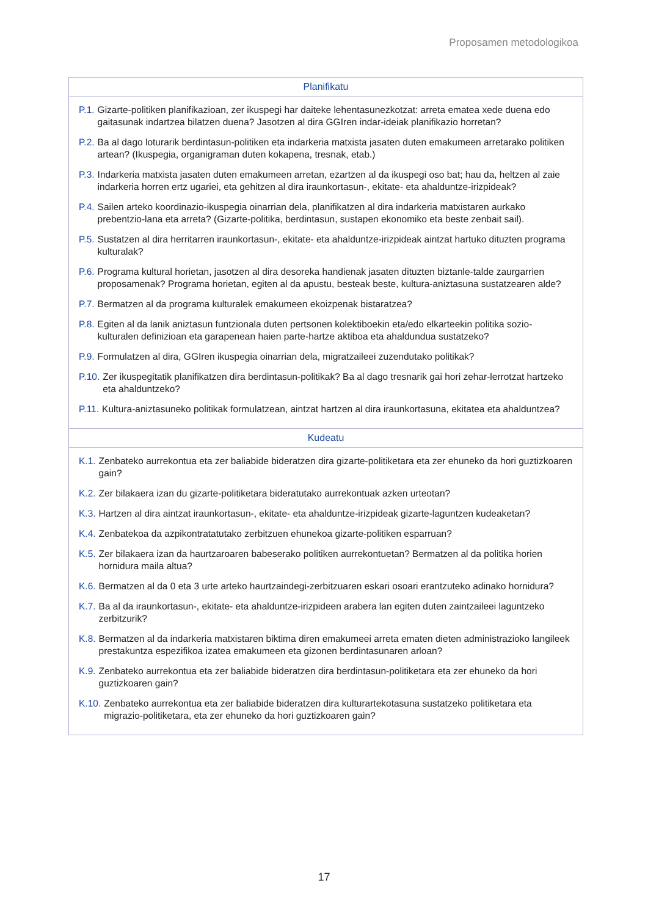Proposamen metodologikoa
| Planifikatu |
| --- |
| P.1. Gizarte-politiken planifikazioan, zer ikuspegi har daiteke lehentasunezkotzat: arreta ematea xede duena edo gaitasunak indartzea bilatzen duena? Jasotzen al dira GGIren indar-ideiak planifikazio horretan? P.2. Ba al dago loturarik berdintasun-politiken eta indarkeria matxista jasaten duten emakumeen arretarako politiken artean? (Ikuspegia, organigraman duten kokapena, tresnak, etab.) P.3. Indarkeria matxista jasaten duten emakumeen arretan, ezartzen al da ikuspegi oso bat; hau da, heltzen al zaie indarkeria horren ertz ugariei, eta gehitzen al dira iraunkortasun-, ekitate- eta ahalduntze-irizpideak? P.4. Sailen arteko koordinazio-ikuspegia oinarrian dela, planifikatzen al dira indarkeria matxistaren aurkako prebentzio-lana eta arreta? (Gizarte-politika, berdintasun, sustapen ekonomiko eta beste zenbait sail). P.5. Sustatzen al dira herritarren iraunkortasun-, ekitate- eta ahalduntze-irizpideak aintzat hartuko dituzten programa kulturalak? P.6. Programa kultural horietan, jasotzen al dira desoreka handienak jasaten dituzten biztanle-talde zaurgarrien proposamenak? Programa horietan, egiten al da apustu, besteak beste, kultura-aniztasuna sustatzearen alde? P.7. Bermatzen al da programa kulturalek emakumeen ekoizpenak bistaratzea? P.8. Egiten al da lanik aniztasun funtzionala duten pertsonen kolektiboekin eta/edo elkarteekin politika sozio-kulturalen definizioan eta garapenean haien parte-hartze aktiboa eta ahaldundua sustatzeko? P.9. Formulatzen al dira, GGIren ikuspegia oinarrian dela, migratzaileei zuzendutako politikak? P.10. Zer ikuspegitatik planifikatzen dira berdintasun-politikak? Ba al dago tresnarik gai hori zehar-lerrotzat hartzeko eta ahalduntzeko? P.11. Kultura-aniztasuneko politikak formulatzean, aintzat hartzen al dira iraunkortasuna, ekitatea eta ahalduntzea? |
| Kudeatu |
| K.1. Zenbateko aurrekontua eta zer baliabide bideratzen dira gizarte-politiketara eta zer ehuneko da hori guztizkoaren gain? K.2. Zer bilakaera izan du gizarte-politiketara bideratutako aurrekontuak azken urteotan? K.3. Hartzen al dira aintzat iraunkortasun-, ekitate- eta ahalduntze-irizpideak gizarte-laguntzen kudeaketan? K.4. Zenbatekoa da azpikontratatutako zerbitzuen ehunekoa gizarte-politiken esparruan? K.5. Zer bilakaera izan da haurtzaroaren babeserako politiken aurrekontuetan? Bermatzen al da politika horien hornidura maila altua? K.6. Bermatzen al da 0 eta 3 urte arteko haurtzaindegi-zerbitzuaren eskari osoari erantzuteko adinako hornidura? K.7. Ba al da iraunkortasun-, ekitate- eta ahalduntze-irizpideen arabera lan egiten duten zaintzaileei laguntzeko zerbitzurik? K.8. Bermatzen al da indarkeria matxistaren biktima diren emakumeei arreta ematen dieten administrazioko langileek prestakuntza espezifikoa izatea emakumeen eta gizonen berdintasunaren arloan? K.9. Zenbateko aurrekontua eta zer baliabide bideratzen dira berdintasun-politiketara eta zer ehuneko da hori guztizkoaren gain? K.10. Zenbateko aurrekontua eta zer baliabide bideratzen dira kulturartekotasuna sustatzeko politiketara eta migrazio-politiketara, eta zer ehuneko da hori guztizkoaren gain? |
17